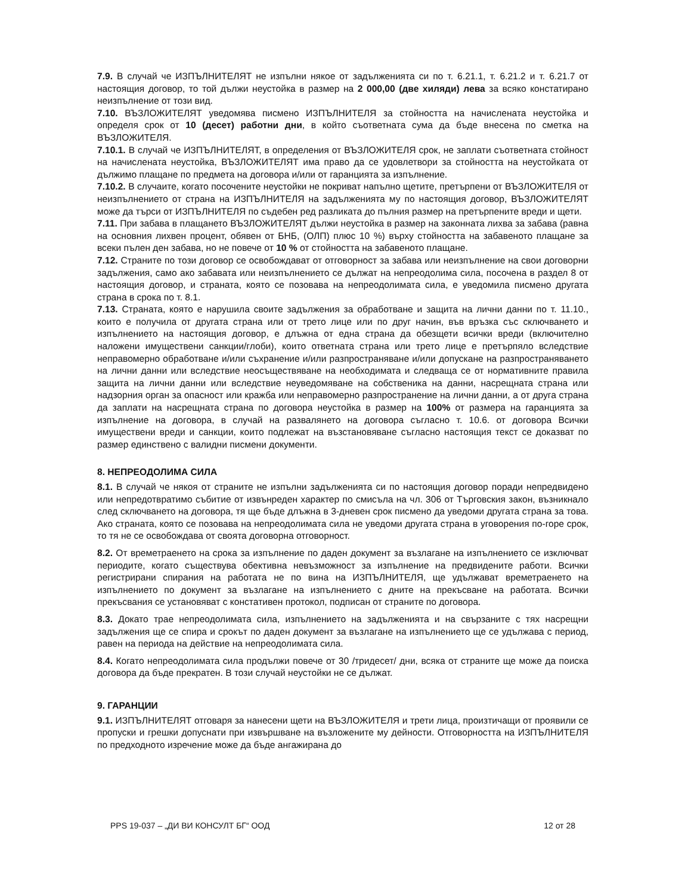7.9. В случай че ИЗПЪЛНИТЕЛЯТ не изпълни някое от задълженията си по т. 6.21.1, т. 6.21.2 и т. 6.21.7 от настоящия договор, то той дължи неустойка в размер на 2 000,00 (две хиляди) лева за всяко констатирано неизпълнение от този вид.
7.10. ВЪЗЛОЖИТЕЛЯТ уведомява писмено ИЗПЪЛНИТЕЛЯ за стойността на начислената неустойка и определя срок от 10 (десет) работни дни, в който съответната сума да бъде внесена по сметка на ВЪЗЛОЖИТЕЛЯ.
7.10.1. В случай че ИЗПЪЛНИТЕЛЯТ, в определения от ВЪЗЛОЖИТЕЛЯ срок, не заплати съответната стойност на начислената неустойка, ВЪЗЛОЖИТЕЛЯТ има право да се удовлетвори за стойността на неустойката от дължимо плащане по предмета на договора и/или от гаранцията за изпълнение.
7.10.2. В случаите, когато посочените неустойки не покриват напълно щетите, претърпени от ВЪЗЛОЖИТЕЛЯ от неизпълнението от страна на ИЗПЪЛНИТЕЛЯ на задълженията му по настоящия договор, ВЪЗЛОЖИТЕЛЯТ може да търси от ИЗПЪЛНИТЕЛЯ по съдебен ред разликата до пълния размер на претърпените вреди и щети.
7.11. При забава в плащането ВЪЗЛОЖИТЕЛЯТ дължи неустойка в размер на законната лихва за забава (равна на основния лихвен процент, обявен от БНБ, (ОЛП) плюс 10 %) върху стойността на забавеното плащане за всеки пълен ден забава, но не повече от 10 % от стойността на забавеното плащане.
7.12. Страните по този договор се освобождават от отговорност за забава или неизпълнение на свои договорни задължения, само ако забавата или неизпълнението се дължат на непреодолима сила, посочена в раздел 8 от настоящия договор, и страната, която се позовава на непреодолимата сила, е уведомила писмено другата страна в срока по т. 8.1.
7.13. Страната, която е нарушила своите задължения за обработване и защита на лични данни по т. 11.10., които е получила от другата страна или от трето лице или по друг начин, във връзка със сключването и изпълнението на настоящия договор, е длъжна от една страна да обезщети всички вреди (включително наложени имуществени санкции/глоби), които ответната страна или трето лице е претърпяло вследствие неправомерно обработване и/или съхранение и/или разпространяване и/или допускане на разпространяването на лични данни или вследствие неосъществяване на необходимата и следваща се от нормативните правила защита на лични данни или вследствие неуведомяване на собственика на данни, насрещната страна или надзорния орган за опасност или кражба или неправомерно разпространение на лични данни, а от друга страна да заплати на насрещната страна по договора неустойка в размер на 100% от размера на гаранцията за изпълнение на договора, в случай на развалянето на договора съгласно т. 10.6. от договора Всички имуществени вреди и санкции, които подлежат на възстановяване съгласно настоящия текст се доказват по размер единствено с валидни писмени документи.
8. НЕПРЕОДОЛИМА СИЛА
8.1. В случай че някоя от страните не изпълни задълженията си по настоящия договор поради непредвидено или непредотвратимо събитие от извънреден характер по смисъла на чл. 306 от Търговския закон, възникнало след сключването на договора, тя ще бъде длъжна в 3-дневен срок писмено да уведоми другата страна за това. Ако страната, която се позовава на непреодолимата сила не уведоми другата страна в уговорения по-горе срок, то тя не се освобождава от своята договорна отговорност.
8.2. От времетраенето на срока за изпълнение по даден документ за възлагане на изпълнението се изключват периодите, когато съществува обективна невъзможност за изпълнение на предвидените работи. Всички регистрирани спирания на работата не по вина на ИЗПЪЛНИТЕЛЯ, ще удължават времетраенето на изпълнението по документ за възлагане на изпълнението с дните на прекъсване на работата. Всички прекъсвания се установяват с констативен протокол, подписан от страните по договора.
8.3. Докато трае непреодолимата сила, изпълнението на задълженията и на свързаните с тях насрещни задължения ще се спира и срокът по даден документ за възлагане на изпълнението ще се удължава с период, равен на периода на действие на непреодолимата сила.
8.4. Когато непреодолимата сила продължи повече от 30 /тридесет/ дни, всяка от страните ще може да поиска договора да бъде прекратен. В този случай неустойки не се дължат.
9. ГАРАНЦИИ
9.1. ИЗПЪЛНИТЕЛЯТ отговаря за нанесени щети на ВЪЗЛОЖИТЕЛЯ и трети лица, произтичащи от проявили се пропуски и грешки допуснати при извършване на възложените му дейности. Отговорността на ИЗПЪЛНИТЕЛЯ по предходното изречение може да бъде ангажирана до
PPS 19-037 – „ДИ ВИ КОНСУЛТ БГ“ ООД 12 от 28